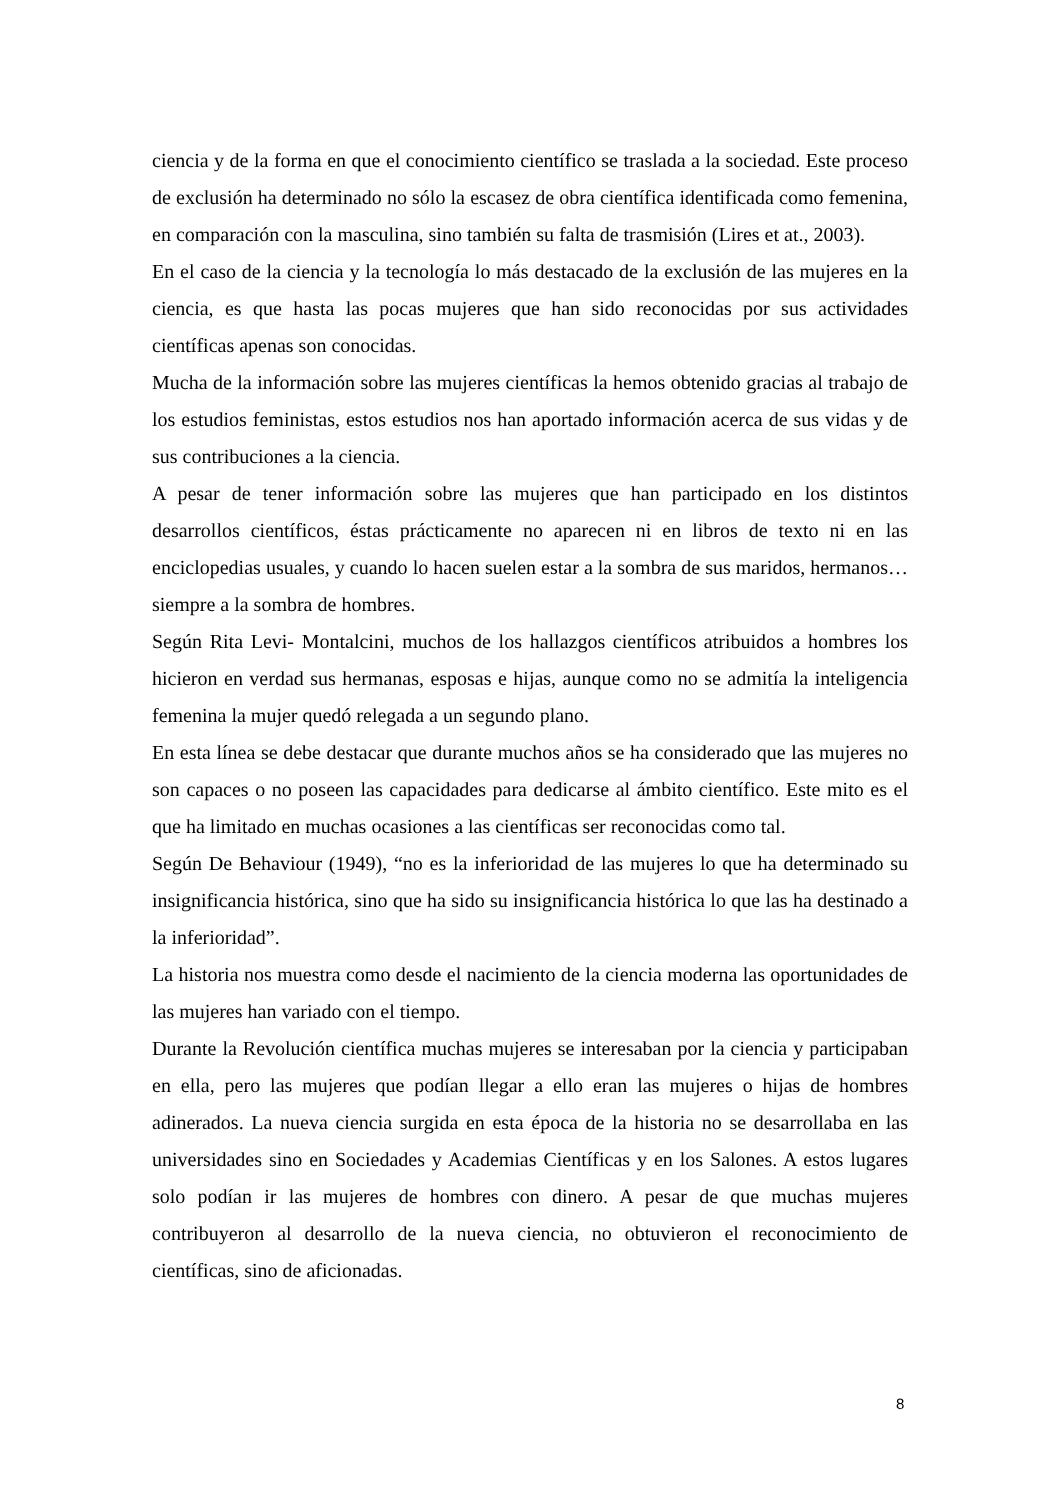ciencia y de la forma en que el conocimiento científico se traslada a la sociedad. Este proceso de exclusión ha determinado no sólo la escasez de obra científica identificada como femenina, en comparación con la masculina, sino también su falta de trasmisión (Lires et at., 2003).
En el caso de la ciencia y la tecnología lo más destacado de la exclusión de las mujeres en la ciencia, es que hasta las pocas mujeres que han sido reconocidas por sus actividades científicas apenas son conocidas.
Mucha de la información sobre las mujeres científicas la hemos obtenido gracias al trabajo de los estudios feministas, estos estudios nos han aportado información acerca de sus vidas y de sus contribuciones a la ciencia.
A pesar de tener información sobre las mujeres que han participado en los distintos desarrollos científicos, éstas prácticamente no aparecen ni en libros de texto ni en las enciclopedias usuales, y cuando lo hacen suelen estar a la sombra de sus maridos, hermanos… siempre a la sombra de hombres.
Según Rita Levi- Montalcini, muchos de los hallazgos científicos atribuidos a hombres los hicieron en verdad sus hermanas, esposas e hijas, aunque como no se admitía la inteligencia femenina la mujer quedó relegada a un segundo plano.
En esta línea se debe destacar que durante muchos años se ha considerado que las mujeres no son capaces o no poseen las capacidades para dedicarse al ámbito científico. Este mito es el que ha limitado en muchas ocasiones a las científicas ser reconocidas como tal.
Según De Behaviour (1949), “no es la inferioridad de las mujeres lo que ha determinado su insignificancia histórica, sino que ha sido su insignificancia histórica lo que las ha destinado a la inferioridad”.
La historia nos muestra como desde el nacimiento de la ciencia moderna las oportunidades de las mujeres han variado con el tiempo.
Durante la Revolución científica muchas mujeres se interesaban por la ciencia y participaban en ella, pero las mujeres que podían llegar a ello eran las mujeres o hijas de hombres adinerados. La nueva ciencia surgida en esta época de la historia no se desarrollaba en las universidades sino en Sociedades y Academias Científicas y en los Salones. A estos lugares solo podían ir las mujeres de hombres con dinero. A pesar de que muchas mujeres contribuyeron al desarrollo de la nueva ciencia, no obtuvieron el reconocimiento de científicas, sino de aficionadas.
8